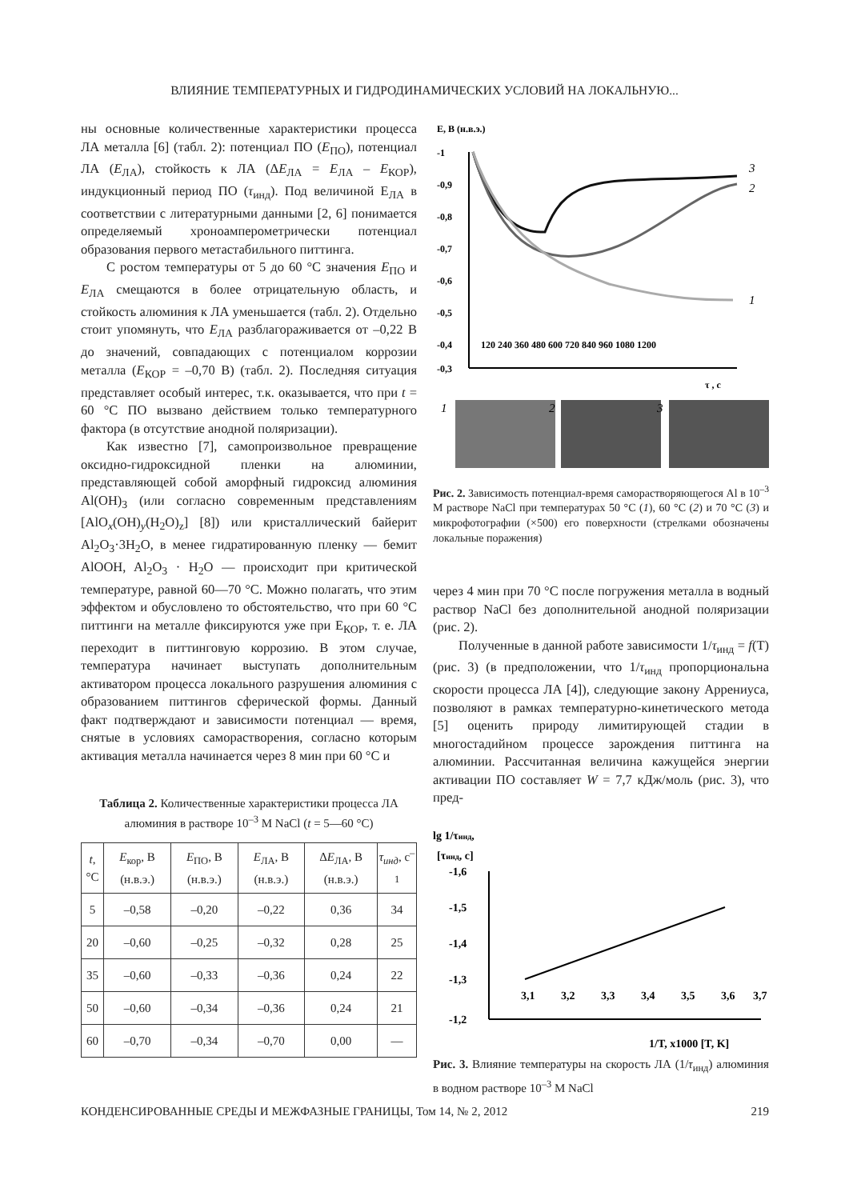ВЛИЯНИЕ ТЕМПЕРАТУРНЫХ И ГИДРОДИНАМИЧЕСКИХ УСЛОВИЙ НА ЛОКАЛЬНУЮ...
ны основные количественные характеристики процесса ЛА металла [6] (табл. 2): потенциал ПО (E<sub>ПО</sub>), потенциал ЛА (E<sub>ЛА</sub>), стойкость к ЛА (ΔE<sub>ЛА</sub> = E<sub>ЛА</sub> – E<sub>КОР</sub>), индукционный период ПО (τ<sub>инд</sub>). Под величиной E<sub>ЛА</sub> в соответствии с литературными данными [2, 6] понимается определяемый хроноамперометрически потенциал образования первого метастабильного питтинга.
С ростом температуры от 5 до 60 °C значения E<sub>ПО</sub> и E<sub>ЛА</sub> смещаются в более отрицательную область, и стойкость алюминия к ЛА уменьшается (табл. 2). Отдельно стоит упомянуть, что E<sub>ЛА</sub> разблагораживается от –0,22 В до значений, совпадающих с потенциалом коррозии металла (E<sub>КОР</sub> = –0,70 В) (табл. 2). Последняя ситуация представляет особый интерес, т.к. оказывается, что при t = 60 °C ПО вызвано действием только температурного фактора (в отсутствие анодной поляризации).
Как известно [7], самопроизвольное превращение оксидно-гидроксидной пленки на алюминии, представляющей собой аморфный гидроксид алюминия Al(OH)<sub>3</sub> (или согласно современным представлениям [AlO<sub>x</sub>(OH)<sub>y</sub>(H<sub>2</sub>O)<sub>z</sub>] [8]) или кристаллический байерит Al<sub>2</sub>O<sub>3</sub>·3H<sub>2</sub>O, в менее гидратированную пленку — бемит AlOOH, Al<sub>2</sub>O<sub>3</sub> · H<sub>2</sub>O — происходит при критической температуре, равной 60—70 °C. Можно полагать, что этим эффектом и обусловлено то обстоятельство, что при 60 °C питтинги на металле фиксируются уже при E<sub>КОР</sub>, т. е. ЛА переходит в питтинговую коррозию. В этом случае, температура начинает выступать дополнительным активатором процесса локального разрушения алюминия с образованием питтингов сферической формы. Данный факт подтверждают и зависимости потенциал — время, снятые в условиях самора­створения, согласно которым активация металла начинается через 8 мин при 60 °C и
Таблица 2. Количественные характеристики процесса ЛА алюминия в растворе 10<sup>–3</sup> M NaCl (t = 5—60 °C)
| t , °C | E<sub>кор</sub>, В (н.в.э.) | E<sub>ПО</sub>, В (н.в.э.) | E<sub>ЛА</sub>, В (н.в.э.) | Δ E<sub>ЛА</sub>, В (н.в.э.) | τ<sub>инд</sub> , с<sup>–1</sup> |
| --- | --- | --- | --- | --- | --- |
| 5 | –0,58 | –0,20 | –0,22 | 0,36 | 34 |
| 20 | –0,60 | –0,25 | –0,32 | 0,28 | 25 |
| 35 | –0,60 | –0,33 | –0,36 | 0,24 | 22 |
| 50 | –0,60 | –0,34 | –0,36 | 0,24 | 21 |
| 60 | –0,70 | –0,34 | –0,70 | 0,00 | — |
E, B (н.в.э.)
-1
-0,9
-0,8
-0,7
-0,6
-0,5
-0,4
-0,3
120 240 360 480 600 720 840 960 1080 1200
τ , c
3
2
1
1
2
3
Рис. 2. Зависимость потенциал-время самора­створяющегося Al в 10<sup>–3</sup> М растворе NaCl при температурах 50 °C (1), 60 °C (2) и 70 °C (3) и микрофотографии (×500) его поверхности (стрелками обозначены локальные поражения)
через 4 мин при 70 °C после погружения металла в водный раствор NaCl без дополнительной анодной поляризации (рис. 2).
Полученные в данной работе зависимости 1/τ<sub>инд</sub> = f(T) (рис. 3) (в предположении, что 1/τ<sub>инд</sub> пропорциональна скорости процесса ЛА [4]), следующие закону Аррениуса, позволяют в рамках температурно-кинетического метода [5] оценить природу лимитирующей стадии в многостадийном процессе зарождения питтинга на алюминии. Рассчитанная величина кажущейся энергии активации ПО составляет W = 7,7 кДж/моль (рис. 3), что пред-
lg 1/τинд,
[τинд, c]
-1,6
-1,5
-1,4
-1,3
-1,2
3,1
3,2
3,3
3,4
3,5
3,6
3,7
1/T, x1000 [T, K]
Рис. 3. Влияние температуры на скорость ЛА (1/τ<sub>инд</sub>) алюминия в водном растворе 10<sup>–3</sup> М NaCl
КОНДЕНСИРОВАННЫЕ СРЕДЫ И МЕЖФАЗНЫЕ ГРАНИЦЫ, Том 14, № 2, 2012 219